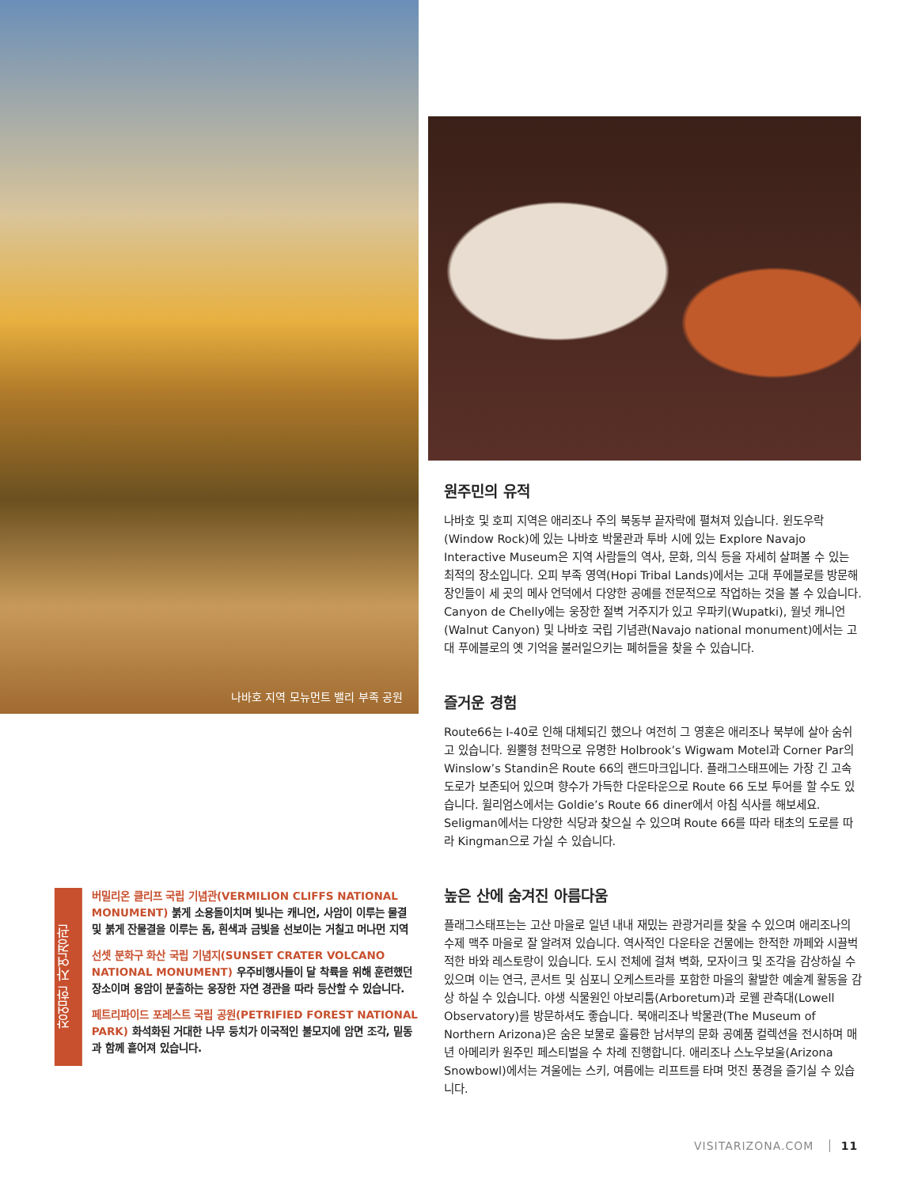나바호 지역 모뉴먼트 밸리 부족 공원
장엄한 자연경관
버밀리온 클리프 국립 기념관(VERMILION CLIFFS NATIONAL MONUMENT) 붉게 소용돌이치며 빛나는 캐니언, 사암이 이루는 물결 및 붉게 잔물결을 이루는 돔, 흰색과 금빛을 선보이는 거칠고 머나먼 지역
선셋 분화구 화산 국립 기념지(SUNSET CRATER VOLCANO NATIONAL MONUMENT) 우주비행사들이 달 착륙을 위해 훈련했던 장소이며 용암이 분출하는 웅장한 자연 경관을 따라 등산할 수 있습니다.
페트리파이드 포레스트 국립 공원(PETRIFIED FOREST NATIONAL PARK) 화석화된 거대한 나무 둥치가 이국적인 불모지에 암면 조각, 밑동과 함께 흩어져 있습니다.
원주민의 유적
나바호 및 호피 지역은 애리조나 주의 북동부 끝자락에 펼쳐져 있습니다. 윈도우락(Window Rock)에 있는 나바호 박물관과 투바 시에 있는 Explore Navajo Interactive Museum은 지역 사람들의 역사, 문화, 의식 등을 자세히 살펴볼 수 있는 최적의 장소입니다. 오피 부족 영역(Hopi Tribal Lands)에서는 고대 푸에블로를 방문해 장인들이 세 곳의 메사 언덕에서 다양한 공예를 전문적으로 작업하는 것을 볼 수 있습니다. Canyon de Chelly에는 웅장한 절벽 거주지가 있고 우파키(Wupatki), 월넛 캐니언(Walnut Canyon) 및 나바호 국립 기념관(Navajo national monument)에서는 고대 푸에블로의 옛 기억을 불러일으키는 폐허들을 찾을 수 있습니다.
즐거운 경험
Route66는 I-40로 인해 대체되긴 했으나 여전히 그 영혼은 애리조나 북부에 살아 숨쉬고 있습니다. 원뿔형 천막으로 유명한 Holbrook’s Wigwam Motel과 Corner Par의 Winslow’s Standin은 Route 66의 랜드마크입니다. 플래그스태프에는 가장 긴 고속도로가 보존되어 있으며 향수가 가득한 다운타운으로 Route 66 도보 투어를 할 수도 있습니다. 윌리엄스에서는 Goldie’s Route 66 diner에서 아침 식사를 해보세요. Seligman에서는 다양한 식당과 찾으실 수 있으며 Route 66를 따라 태초의 도로를 따라 Kingman으로 가실 수 있습니다.
높은 산에 숨겨진 아름다움
플래그스태프는는 고산 마을로 일년 내내 재밌는 관광거리를 찾을 수 있으며 애리조나의 수제 맥주 마을로 잘 알려져 있습니다. 역사적인 다운타운 건물에는 한적한 까페와 시끌벅적한 바와 레스토랑이 있습니다. 도시 전체에 걸쳐 벽화, 모자이크 및 조각을 감상하실 수 있으며 이는 연극, 콘서트 및 심포니 오케스트라를 포함한 마을의 활발한 예술계 활동을 감상 하실 수 있습니다. 야생 식물원인 아보리툼(Arboretum)과 로웰 관측대(Lowell Observatory)를 방문하셔도 좋습니다. 북애리조나 박물관(The Museum of Northern Arizona)은 숨은 보물로 훌륭한 남서부의 문화 공예품 컬렉션을 전시하며 매년 아메리카 원주민 페스티벌을 수 차례 진행합니다. 애리조나 스노우보울(Arizona Snowbowl)에서는 겨울에는 스키, 여름에는 리프트를 타며 멋진 풍경을 즐기실 수 있습니다.
VISITARIZONA.COM 11